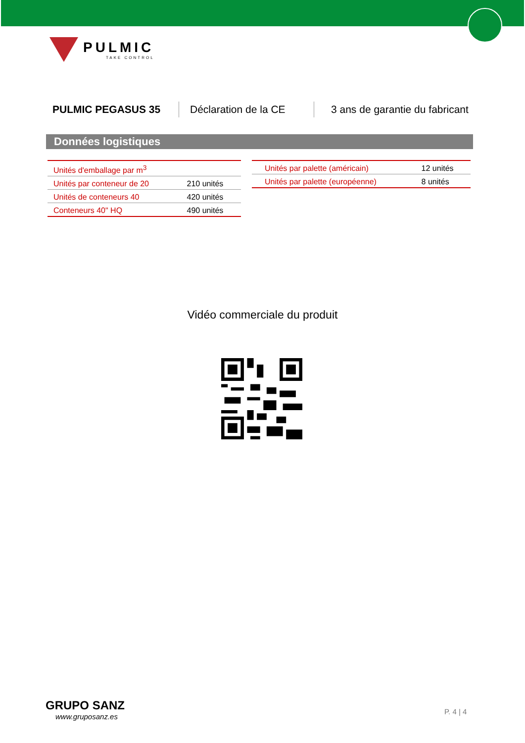PULMIC
TAKE CONTROL
PULMIC PEGASUS 35 Déclaration de la CE
3 ans de garantie du fabricant
Données logistiques
| Unités d'emballage par m<sup>3</sup> | |
| Unités par conteneur de 20 | 210 unités |
| Unités de conteneurs 40 | 420 unités |
| Conteneurs 40" HQ | 490 unités |
| Unités par palette (américain) | 12 unités |
| Unités par palette (européenne) | 8 unités |
Vidéo commerciale du produit
GRUPO SANZ
www.gruposanz.es
P. 4 | 4